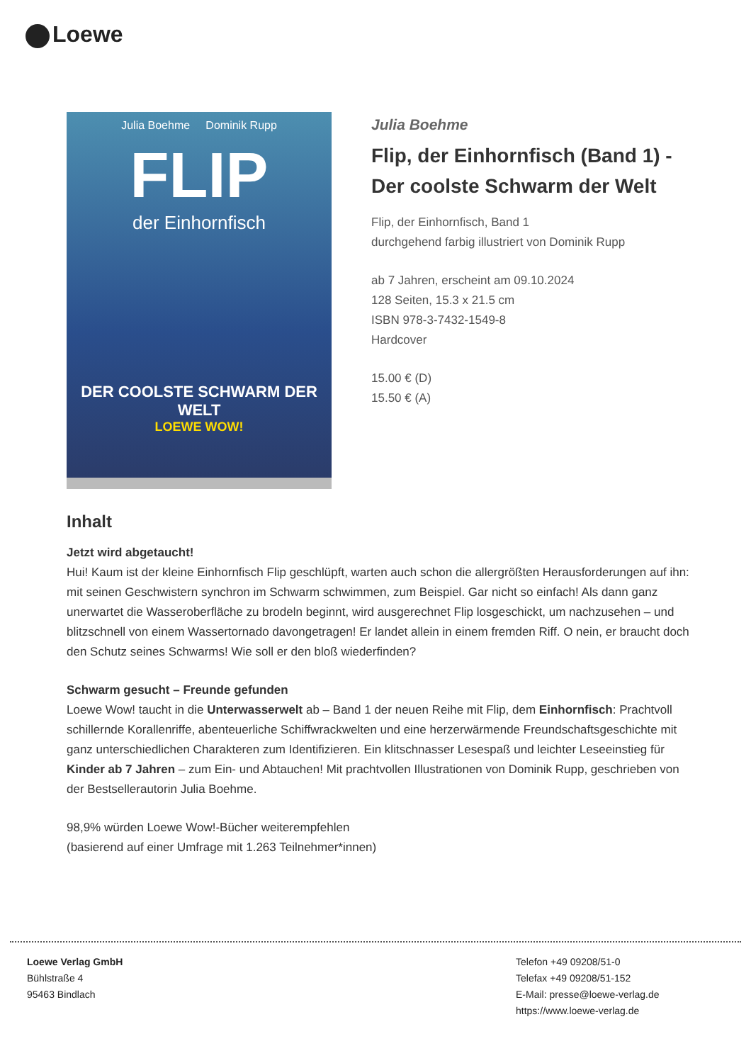Loewe
Julia Boehme Dominik Rupp
FLIP
der Einhornfisch
DER COOLSTE SCHWARM DER WELT
LOEWE WOW!
Julia Boehme
Flip, der Einhornfisch (Band 1) - Der coolste Schwarm der Welt
Flip, der Einhornfisch, Band 1
durchgehend farbig illustriert von Dominik Rupp
ab 7 Jahren, erscheint am 09.10.2024
128 Seiten, 15.3 x 21.5 cm
ISBN 978-3-7432-1549-8
Hardcover
15.00 € (D)
15.50 € (A)
Inhalt
Jetzt wird abgetaucht!
Hui! Kaum ist der kleine Einhornfisch Flip geschlüpft, warten auch schon die allergrößten Herausforderungen auf ihn: mit seinen Geschwistern synchron im Schwarm schwimmen, zum Beispiel. Gar nicht so einfach! Als dann ganz unerwartet die Wasseroberfläche zu brodeln beginnt, wird ausgerechnet Flip losgeschickt, um nachzusehen – und blitzschnell von einem Wassertornado davongetragen! Er landet allein in einem fremden Riff. O nein, er braucht doch den Schutz seines Schwarms! Wie soll er den bloß wiederfinden?
Schwarm gesucht – Freunde gefunden
Loewe Wow! taucht in die Unterwasserwelt ab – Band 1 der neuen Reihe mit Flip, dem Einhornfisch: Prachtvoll schillernde Korallenriffe, abenteuerliche Schiffwrackwelten und eine herzerwärmende Freundschaftsgeschichte mit ganz unterschiedlichen Charakteren zum Identifizieren. Ein klitschnasser Lesespaß und leichter Leseeinstieg für Kinder ab 7 Jahren – zum Ein- und Abtauchen! Mit prachtvollen Illustrationen von Dominik Rupp, geschrieben von der Bestsellerautorin Julia Boehme.
98,9% würden Loewe Wow!-Bücher weiterempfehlen
(basierend auf einer Umfrage mit 1.263 Teilnehmer*innen)
Loewe Verlag GmbH
Bühlstraße 4
95463 Bindlach
Telefon +49 09208/51-0
Telefax +49 09208/51-152
E-Mail: presse@loewe-verlag.de
https://www.loewe-verlag.de